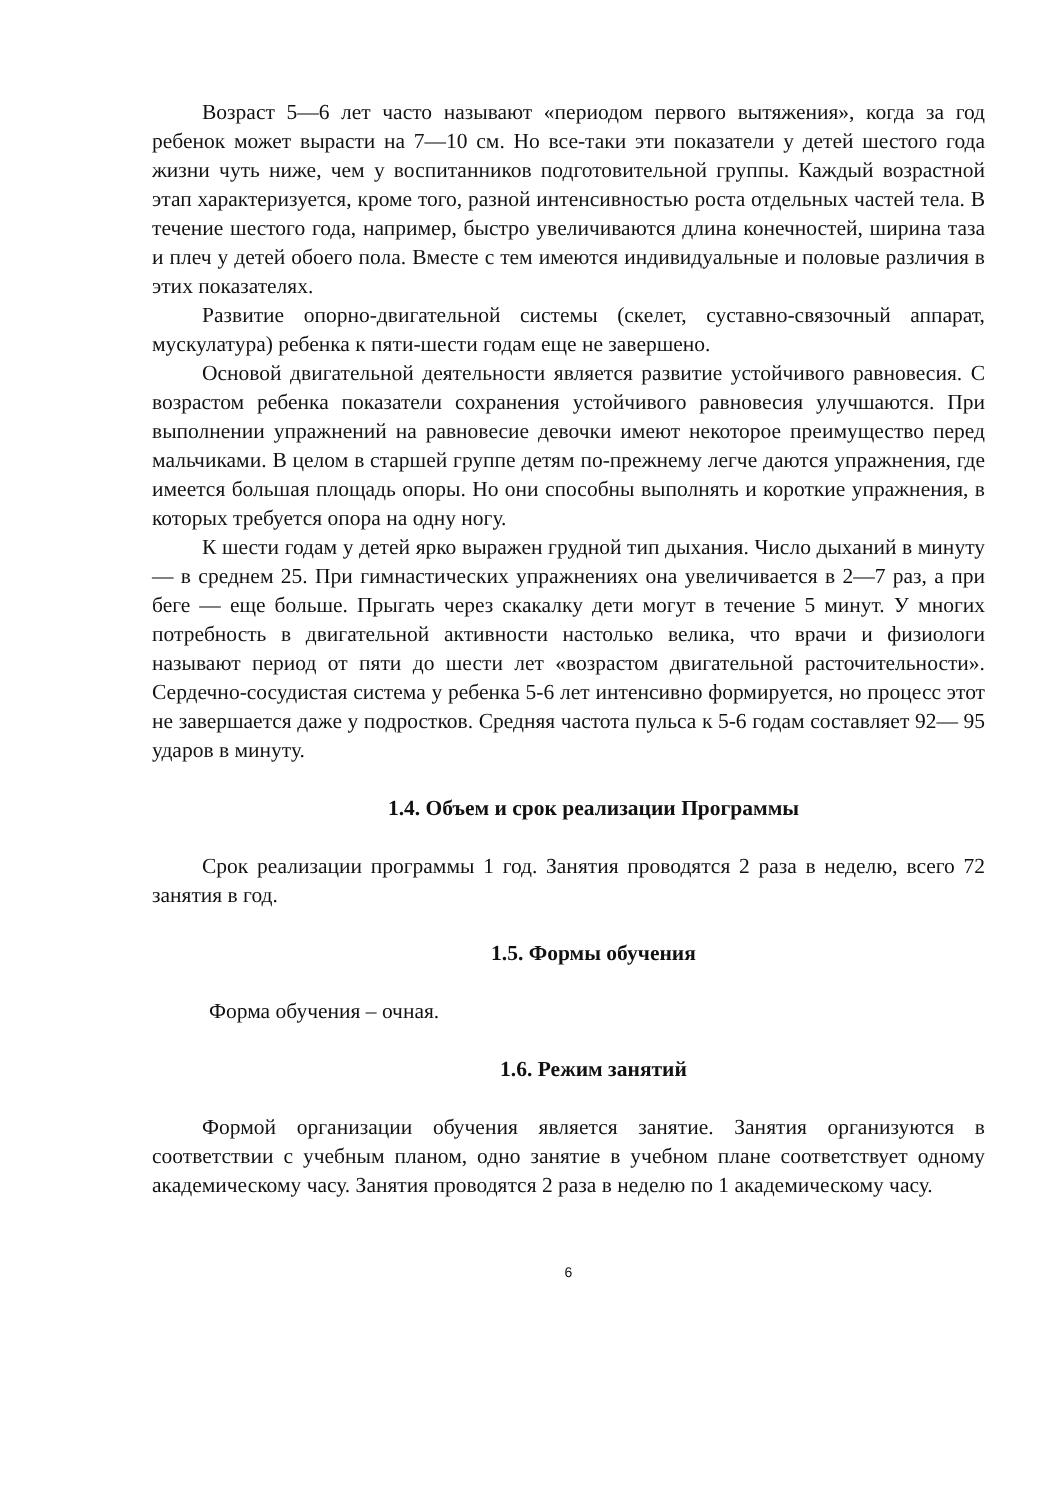Возраст 5—6 лет часто называют «периодом первого вытяжения», когда за год ребенок может вырасти на 7—10 см. Но все-таки эти показатели у детей шестого года жизни чуть ниже, чем у воспитанников подготовительной группы. Каждый возрастной этап характеризуется, кроме того, разной интенсивностью роста отдельных частей тела. В течение шестого года, например, быстро увеличиваются длина конечностей, ширина таза и плеч у детей обоего пола. Вместе с тем имеются индивидуальные и половые различия в этих показателях.
Развитие опорно-двигательной системы (скелет, суставно-связочный аппарат, мускулатура) ребенка к пяти-шести годам еще не завершено.
Основой двигательной деятельности является развитие устойчивого равновесия. С возрастом ребенка показатели сохранения устойчивого равновесия улучшаются. При выполнении упражнений на равновесие девочки имеют некоторое преимущество перед мальчиками. В целом в старшей группе детям по-прежнему легче даются упражнения, где имеется большая площадь опоры. Но они способны выполнять и короткие упражнения, в которых требуется опора на одну ногу.
К шести годам у детей ярко выражен грудной тип дыхания. Число дыханий в минуту — в среднем 25. При гимнастических упражнениях она увеличивается в 2—7 раз, а при беге — еще больше. Прыгать через скакалку дети могут в течение 5 минут. У многих потребность в двигательной активности настолько велика, что врачи и физиологи называют период от пяти до шести лет «возрастом двигательной расточительности». Сердечно-сосудистая система у ребенка 5-6 лет интенсивно формируется, но процесс этот не завершается даже у подростков. Средняя частота пульса к 5-6 годам составляет 92— 95 ударов в минуту.
1.4. Объем и срок реализации Программы
Срок реализации программы 1 год. Занятия проводятся 2 раза в неделю, всего 72 занятия в год.
1.5. Формы обучения
Форма обучения – очная.
1.6. Режим занятий
Формой организации обучения является занятие. Занятия организуются в соответствии с учебным планом, одно занятие в учебном плане соответствует одному академическому часу. Занятия проводятся 2 раза в неделю по 1 академическому часу.
6